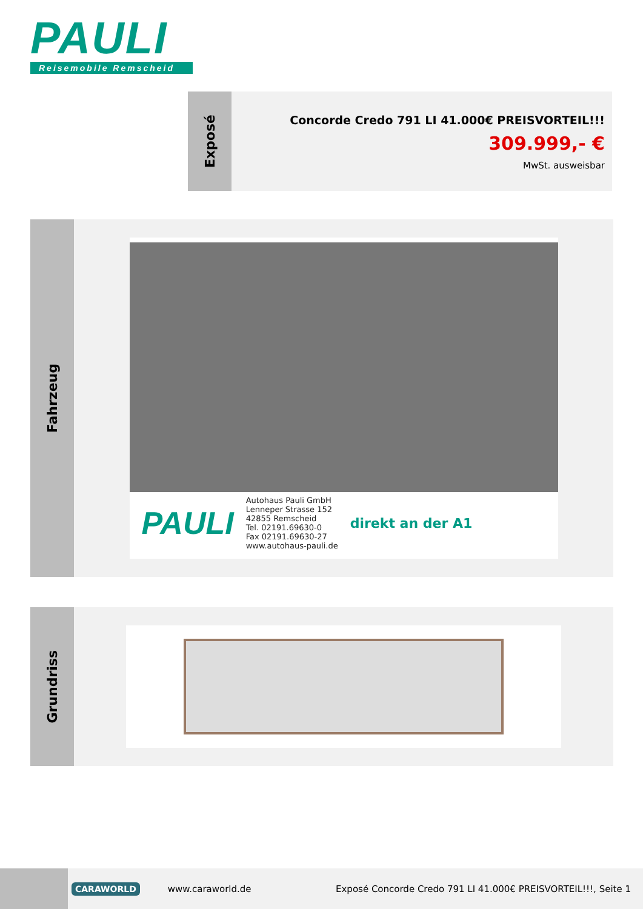PAULI
Reisemobile Remscheid
Exposé
Concorde Credo 791 LI 41.000€ PREISVORTEIL!!!
309.999,- €
MwSt. ausweisbar
Fahrzeug
PAULI
Autohaus Pauli GmbH
Lenneper Strasse 152
42855 Remscheid
Tel. 02191.69630-0
Fax 02191.69630-27
www.autohaus-pauli.de
direkt an der A1
Grundriss
CARAWORLD
www.caraworld.de
Exposé Concorde Credo 791 LI 41.000€ PREISVORTEIL!!!, Seite 1